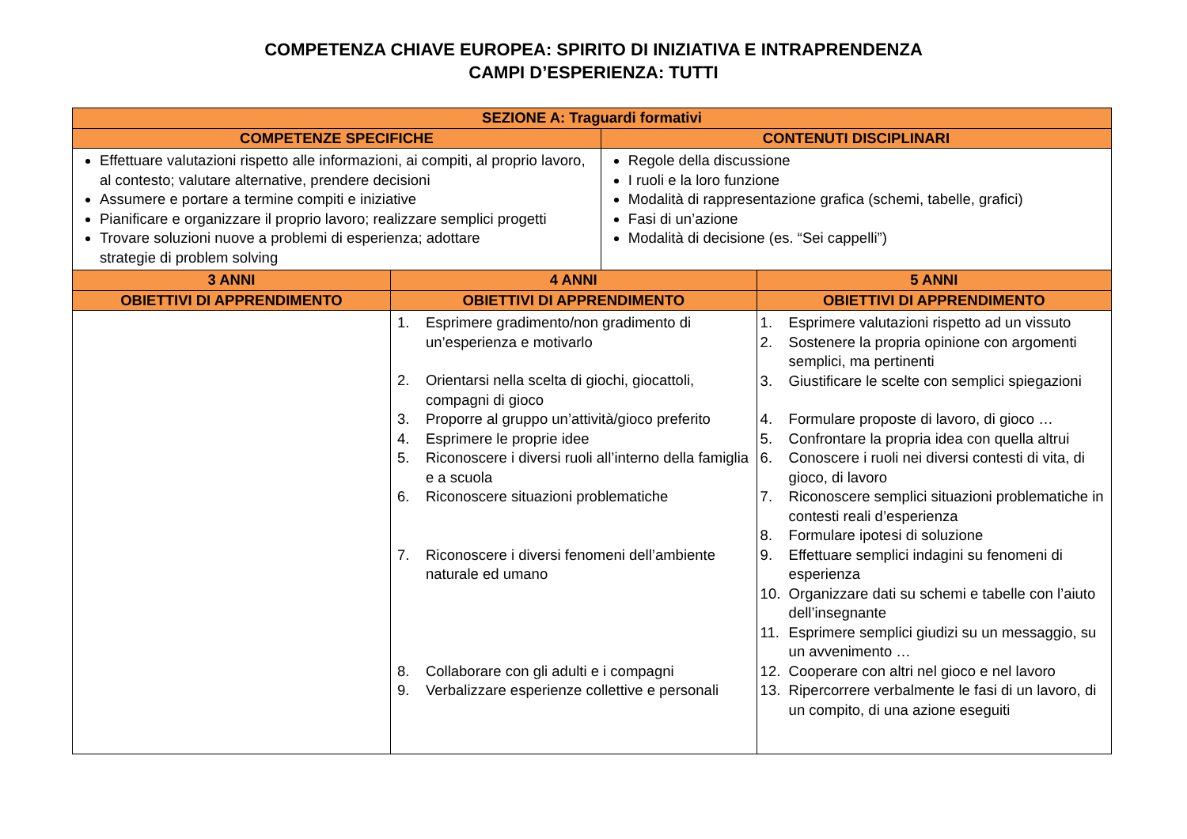COMPETENZA CHIAVE EUROPEA: SPIRITO DI INIZIATIVA E INTRAPRENDENZA
CAMPI D’ESPERIENZA: TUTTI
| SEZIONE A: Traguardi formativi | | | |
| --- | --- | --- | --- |
| COMPETENZE SPECIFICHE | | CONTENUTI DISCIPLINARI | |
| Effettuare valutazioni rispetto alle informazioni, ai compiti, al proprio lavoro, al contesto; valutare alternative, prendere decisioni Assumere e portare a termine compiti e iniziative Pianificare e organizzare il proprio lavoro; realizzare semplici progetti Trovare soluzioni nuove a problemi di esperienza; adottare strategie di problem solving | | Regole della discussione I ruoli e la loro funzione Modalità di rappresentazione grafica (schemi, tabelle, grafici) Fasi di un’azione Modalità di decisione (es. “Sei cappelli”) | |
| 3 ANNI | 4 ANNI | | 5 ANNI |
| OBIETTIVI DI APPRENDIMENTO | OBIETTIVI DI APPRENDIMENTO | | OBIETTIVI DI APPRENDIMENTO |
| | 1. Esprimere gradimento/non gradimento di un’esperienza e motivarlo 2. Orientarsi nella scelta di giochi, giocattoli, compagni di gioco 3. Proporre al gruppo un’attività/gioco preferito 4. Esprimere le proprie idee 5. Riconoscere i diversi ruoli all’interno della famiglia e a scuola 6. Riconoscere situazioni problematiche 7. Riconoscere i diversi fenomeni dell’ambiente naturale ed umano 8. Collaborare con gli adulti e i compagni 9. Verbalizzare esperienze collettive e personali | | 1. Esprimere valutazioni rispetto ad un vissuto 2. Sostenere la propria opinione con argomenti semplici, ma pertinenti 3. Giustificare le scelte con semplici spiegazioni 4. Formulare proposte di lavoro, di gioco … 5. Confrontare la propria idea con quella altrui 6. Conoscere i ruoli nei diversi contesti di vita, di gioco, di lavoro 7. Riconoscere semplici situazioni problematiche in contesti reali d’esperienza 8. Formulare ipotesi di soluzione 9. Effettuare semplici indagini su fenomeni di esperienza 10. Organizzare dati su schemi e tabelle con l’aiuto dell’insegnante 11. Esprimere semplici giudizi su un messaggio, su un avvenimento … 12. Cooperare con altri nel gioco e nel lavoro 13. Ripercorrere verbalmente le fasi di un lavoro, di un compito, di una azione eseguiti |